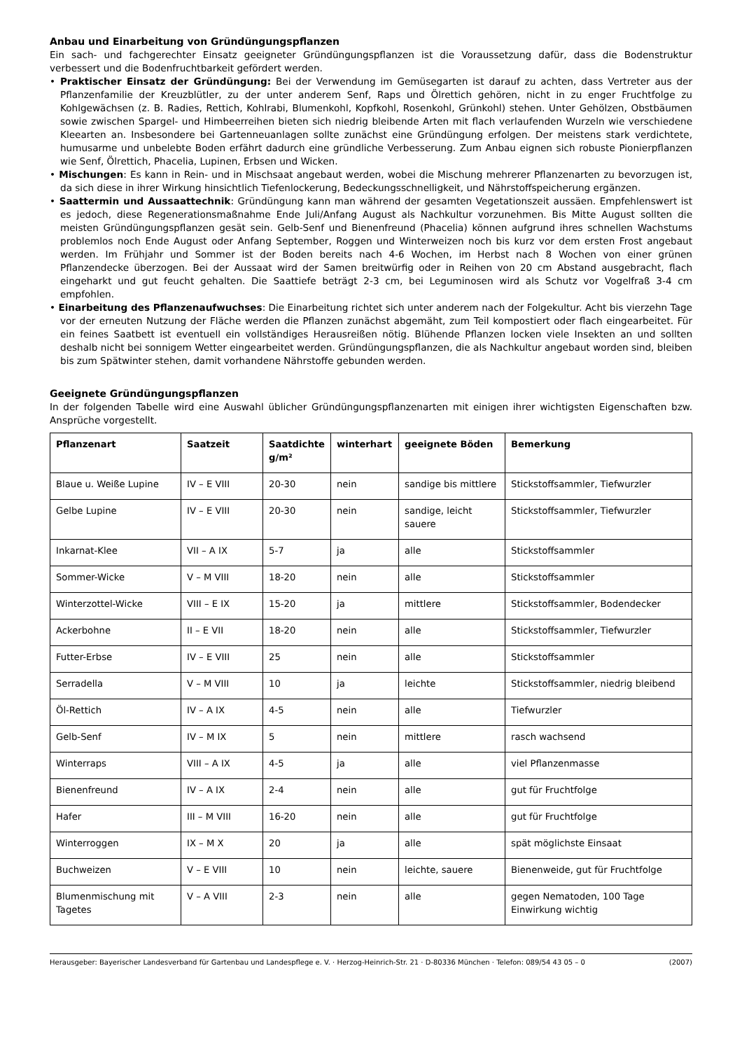Anbau und Einarbeitung von Gründüngungspflanzen
Ein sach- und fachgerechter Einsatz geeigneter Gründüngungspflanzen ist die Voraussetzung dafür, dass die Bodenstruktur verbessert und die Bodenfruchtbarkeit gefördert werden.
• Praktischer Einsatz der Gründüngung: Bei der Verwendung im Gemüsegarten ist darauf zu achten, dass Vertreter aus der Pflanzenfamilie der Kreuzblütler, zu der unter anderem Senf, Raps und Ölrettich gehören, nicht in zu enger Fruchtfolge zu Kohlgewächsen (z. B. Radies, Rettich, Kohlrabi, Blumenkohl, Kopfkohl, Rosenkohl, Grünkohl) stehen. Unter Gehölzen, Obstbäumen sowie zwischen Spargel- und Himbeerreihen bieten sich niedrig bleibende Arten mit flach verlaufenden Wurzeln wie verschiedene Kleearten an. Insbesondere bei Gartenneuanlagen sollte zunächst eine Gründüngung erfolgen. Der meistens stark verdichtete, humusarme und unbelebte Boden erfährt dadurch eine gründliche Verbesserung. Zum Anbau eignen sich robuste Pionierpflanzen wie Senf, Ölrettich, Phacelia, Lupinen, Erbsen und Wicken.
• Mischungen: Es kann in Rein- und in Mischsaat angebaut werden, wobei die Mischung mehrerer Pflanzenarten zu bevorzugen ist, da sich diese in ihrer Wirkung hinsichtlich Tiefenlockerung, Bedeckungsschnelligkeit, und Nährstoffspeicherung ergänzen.
• Saattermin und Aussaattechnik: Gründüngung kann man während der gesamten Vegetationszeit aussäen. Empfehlenswert ist es jedoch, diese Regenerationsmaßnahme Ende Juli/Anfang August als Nachkultur vorzunehmen. Bis Mitte August sollten die meisten Gründüngungspflanzen gesät sein. Gelb-Senf und Bienenfreund (Phacelia) können aufgrund ihres schnellen Wachstums problemlos noch Ende August oder Anfang September, Roggen und Winterweizen noch bis kurz vor dem ersten Frost angebaut werden. Im Frühjahr und Sommer ist der Boden bereits nach 4-6 Wochen, im Herbst nach 8 Wochen von einer grünen Pflanzendecke überzogen. Bei der Aussaat wird der Samen breitwürfig oder in Reihen von 20 cm Abstand ausgebracht, flach eingeharkt und gut feucht gehalten. Die Saattiefe beträgt 2-3 cm, bei Leguminosen wird als Schutz vor Vogelfraß 3-4 cm empfohlen.
• Einarbeitung des Pflanzenaufwuchses: Die Einarbeitung richtet sich unter anderem nach der Folgekultur. Acht bis vierzehn Tage vor der erneuten Nutzung der Fläche werden die Pflanzen zunächst abgemäht, zum Teil kompostiert oder flach eingearbeitet. Für ein feines Saatbett ist eventuell ein vollständiges Herausreißen nötig. Blühende Pflanzen locken viele Insekten an und sollten deshalb nicht bei sonnigem Wetter eingearbeitet werden. Gründüngungspflanzen, die als Nachkultur angebaut worden sind, bleiben bis zum Spätwinter stehen, damit vorhandene Nährstoffe gebunden werden.
Geeignete Gründüngungspflanzen
In der folgenden Tabelle wird eine Auswahl üblicher Gründüngungspflanzenarten mit einigen ihrer wichtigsten Eigenschaften bzw. Ansprüche vorgestellt.
| Pflanzenart | Saatzeit | Saatdichte g/m² | winterhart | geeignete Böden | Bemerkung |
| --- | --- | --- | --- | --- | --- |
| Blaue u. Weiße Lupine | IV – E VIII | 20-30 | nein | sandige bis mittlere | Stickstoffsammler, Tiefwurzler |
| Gelbe Lupine | IV – E VIII | 20-30 | nein | sandige, leicht sauere | Stickstoffsammler, Tiefwurzler |
| Inkarnat-Klee | VII – A IX | 5-7 | ja | alle | Stickstoffsammler |
| Sommer-Wicke | V – M VIII | 18-20 | nein | alle | Stickstoffsammler |
| Winterzottel-Wicke | VIII – E IX | 15-20 | ja | mittlere | Stickstoffsammler, Bodendecker |
| Ackerbohne | II – E VII | 18-20 | nein | alle | Stickstoffsammler, Tiefwurzler |
| Futter-Erbse | IV – E VIII | 25 | nein | alle | Stickstoffsammler |
| Serradella | V – M VIII | 10 | ja | leichte | Stickstoffsammler, niedrig bleibend |
| Öl-Rettich | IV – A IX | 4-5 | nein | alle | Tiefwurzler |
| Gelb-Senf | IV – M IX | 5 | nein | mittlere | rasch wachsend |
| Winterraps | VIII – A IX | 4-5 | ja | alle | viel Pflanzenmasse |
| Bienenfreund | IV – A IX | 2-4 | nein | alle | gut für Fruchtfolge |
| Hafer | III – M VIII | 16-20 | nein | alle | gut für Fruchtfolge |
| Winterroggen | IX – M X | 20 | ja | alle | spät möglichste Einsaat |
| Buchweizen | V – E VIII | 10 | nein | leichte, sauere | Bienenweide, gut für Fruchtfolge |
| Blumenmischung mit Tagetes | V – A VIII | 2-3 | nein | alle | gegen Nematoden, 100 Tage Einwirkung wichtig |
Herausgeber: Bayerischer Landesverband für Gartenbau und Landespflege e. V. · Herzog-Heinrich-Str. 21 · D-80336 München · Telefon: 089/54 43 05 – 0 (2007)